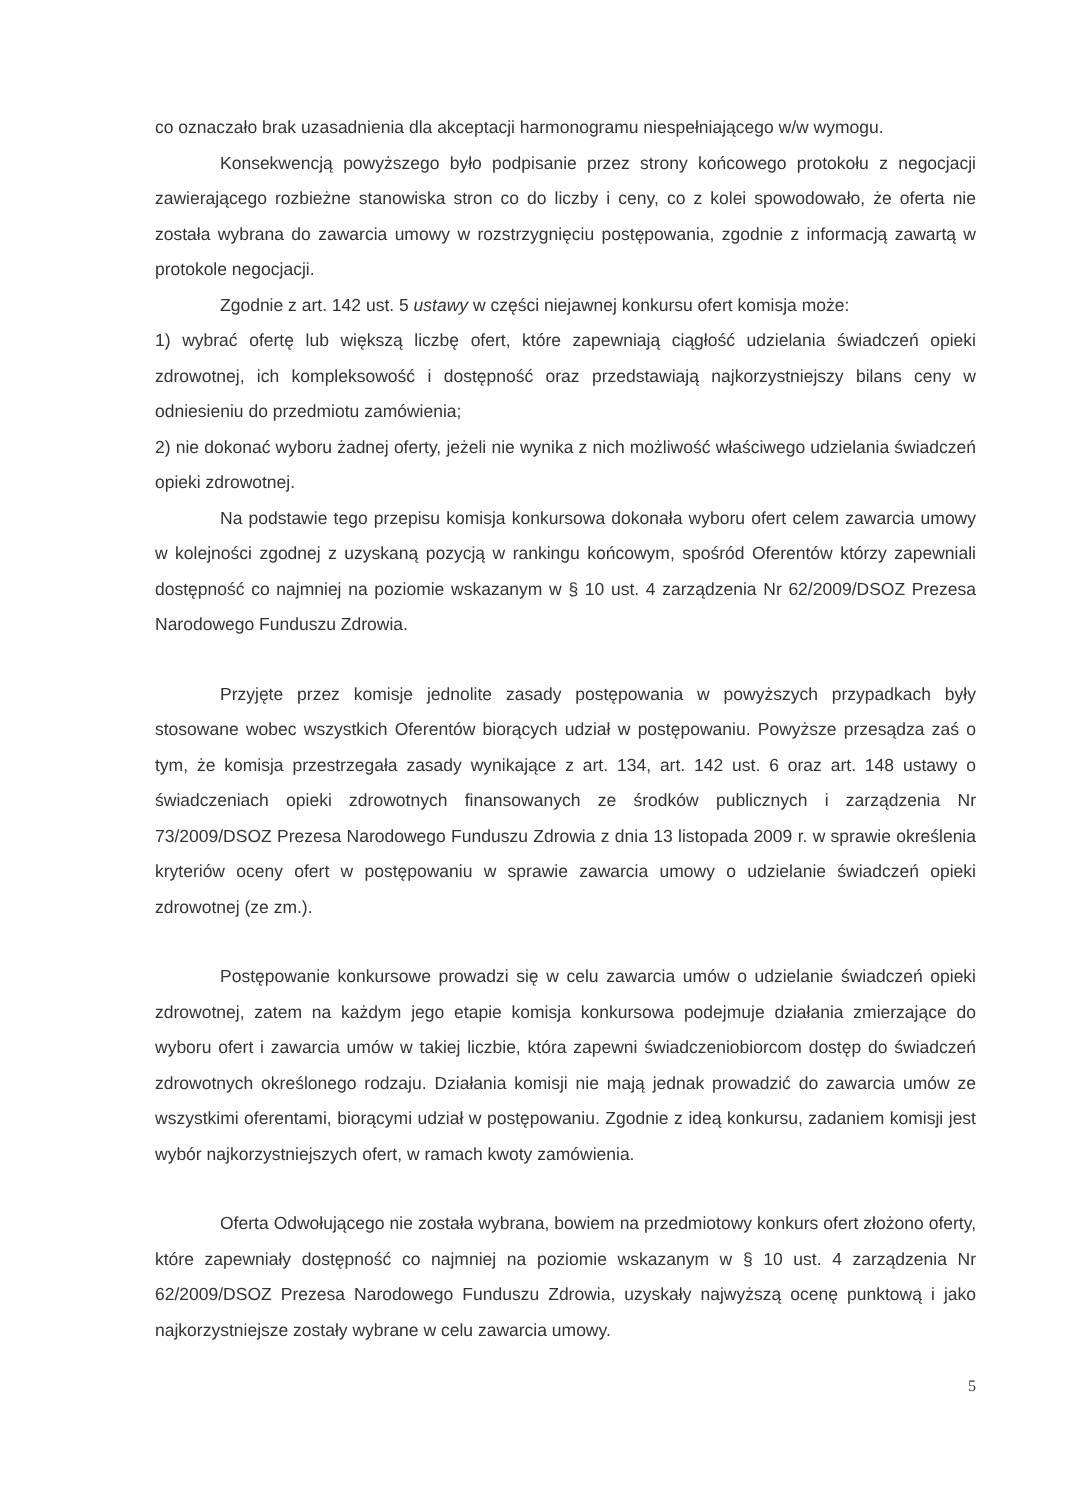co oznaczało brak uzasadnienia dla akceptacji harmonogramu niespełniającego w/w wymogu.
Konsekwencją powyższego było podpisanie przez strony końcowego protokołu z negocjacji zawierającego rozbieżne stanowiska stron co do liczby i ceny, co z kolei spowodowało, że oferta nie została wybrana do zawarcia umowy w rozstrzygnięciu postępowania, zgodnie z informacją zawartą w protokole negocjacji.
Zgodnie z art. 142 ust. 5 ustawy w części niejawnej konkursu ofert komisja może:
1) wybrać ofertę lub większą liczbę ofert, które zapewniają ciągłość udzielania świadczeń opieki zdrowotnej, ich kompleksowość i dostępność oraz przedstawiają najkorzystniejszy bilans ceny w odniesieniu do przedmiotu zamówienia;
2) nie dokonać wyboru żadnej oferty, jeżeli nie wynika z nich możliwość właściwego udzielania świadczeń opieki zdrowotnej.
Na podstawie tego przepisu komisja konkursowa dokonała wyboru ofert celem zawarcia umowy w kolejności zgodnej z uzyskaną pozycją w rankingu końcowym, spośród Oferentów którzy zapewniali dostępność co najmniej na poziomie wskazanym w § 10 ust. 4 zarządzenia Nr 62/2009/DSOZ Prezesa Narodowego Funduszu Zdrowia.
Przyjęte przez komisje jednolite zasady postępowania w powyższych przypadkach były stosowane wobec wszystkich Oferentów biorących udział w postępowaniu. Powyższe przesądza zaś o tym, że komisja przestrzegała zasady wynikające z art. 134, art. 142 ust. 6 oraz art. 148 ustawy o świadczeniach opieki zdrowotnych finansowanych ze środków publicznych i zarządzenia Nr 73/2009/DSOZ Prezesa Narodowego Funduszu Zdrowia z dnia 13 listopada 2009 r. w sprawie określenia kryteriów oceny ofert w postępowaniu w sprawie zawarcia umowy o udzielanie świadczeń opieki zdrowotnej (ze zm.).
Postępowanie konkursowe prowadzi się w celu zawarcia umów o udzielanie świadczeń opieki zdrowotnej, zatem na każdym jego etapie komisja konkursowa podejmuje działania zmierzające do wyboru ofert i zawarcia umów w takiej liczbie, która zapewni świadczeniobiorcom dostęp do świadczeń zdrowotnych określonego rodzaju. Działania komisji nie mają jednak prowadzić do zawarcia umów ze wszystkimi oferentami, biorącymi udział w postępowaniu. Zgodnie z ideą konkursu, zadaniem komisji jest wybór najkorzystniejszych ofert, w ramach kwoty zamówienia.
Oferta Odwołującego nie została wybrana, bowiem na przedmiotowy konkurs ofert złożono oferty, które zapewniały dostępność co najmniej na poziomie wskazanym w § 10 ust. 4 zarządzenia Nr 62/2009/DSOZ Prezesa Narodowego Funduszu Zdrowia, uzyskały najwyższą ocenę punktową i jako najkorzystniejsze zostały wybrane w celu zawarcia umowy.
5